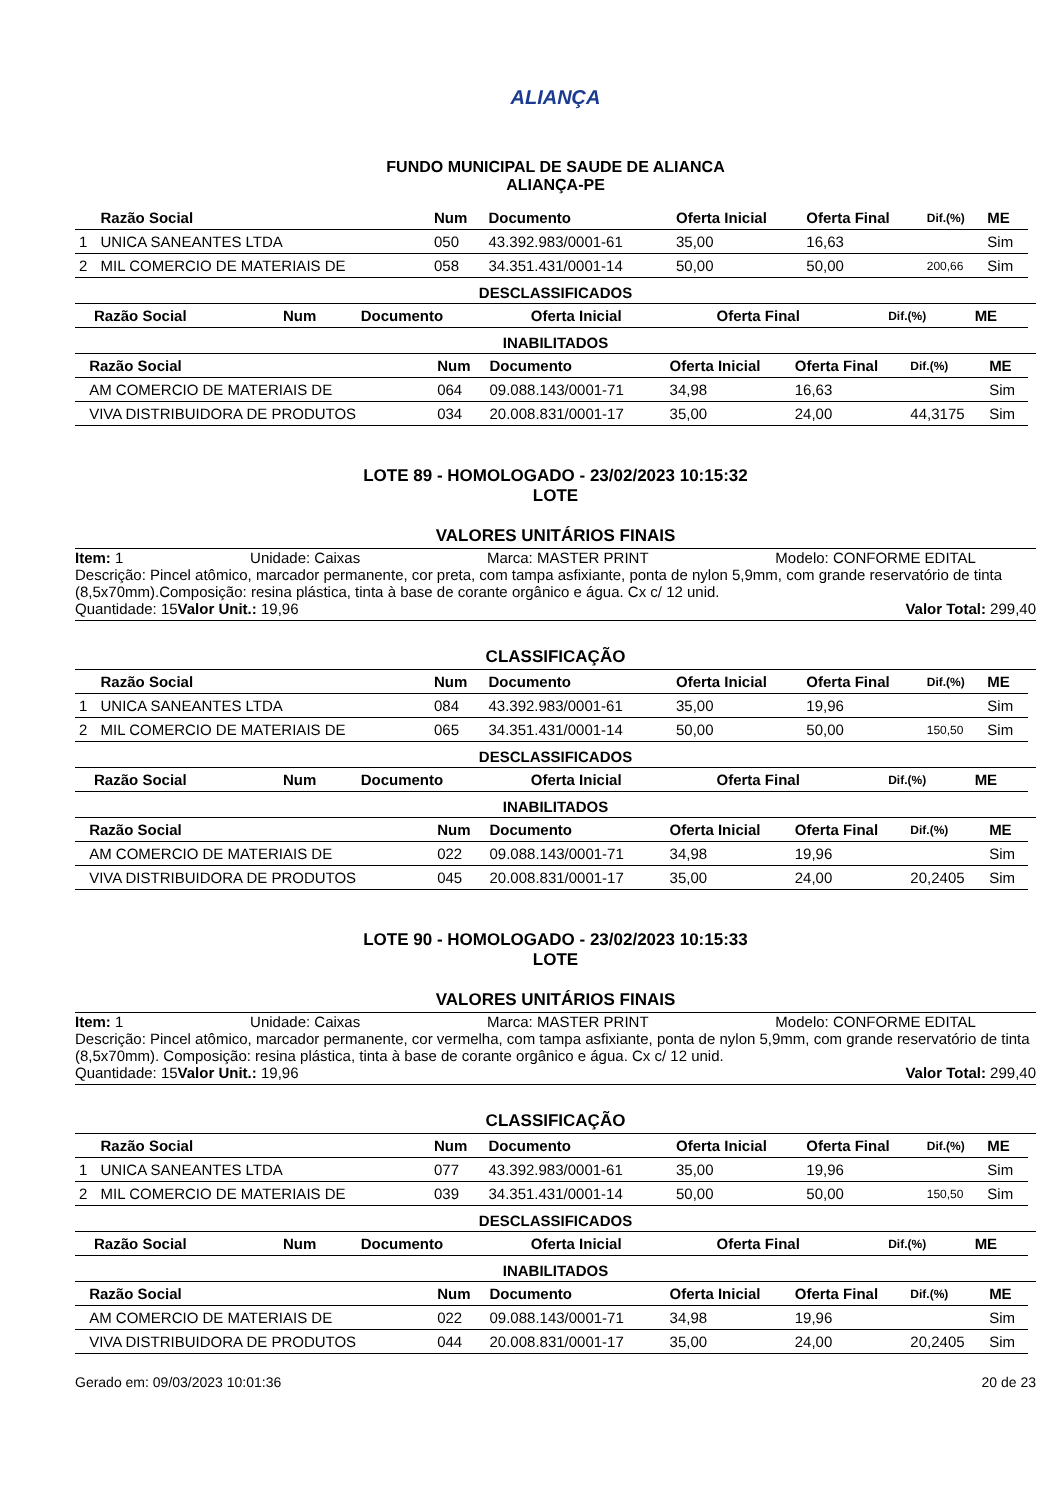ALIANÇA
FUNDO MUNICIPAL DE SAUDE DE ALIANCA
ALIANÇA-PE
| | Razão Social | Num | Documento | Oferta Inicial | Oferta Final | Dif.(%) | ME |
| --- | --- | --- | --- | --- | --- | --- | --- |
| 1 | UNICA SANEANTES LTDA | 050 | 43.392.983/0001-61 | 35,00 | 16,63 | | Sim |
| 2 | MIL COMERCIO DE MATERIAIS DE | 058 | 34.351.431/0001-14 | 50,00 | 50,00 | 200,66 | Sim |
DESCLASSIFICADOS
| | Razão Social | Num | Documento | Oferta Inicial | Oferta Final | Dif.(%) | ME |
| --- | --- | --- | --- | --- | --- | --- | --- |
INABILITADOS
| | Razão Social | Num | Documento | Oferta Inicial | Oferta Final | Dif.(%) | ME |
| --- | --- | --- | --- | --- | --- | --- | --- |
| | AM COMERCIO DE MATERIAIS DE | 064 | 09.088.143/0001-71 | 34,98 | 16,63 | | Sim |
| | VIVA DISTRIBUIDORA DE PRODUTOS | 034 | 20.008.831/0001-17 | 35,00 | 24,00 | 44,3175 | Sim |
LOTE 89 - HOMOLOGADO - 23/02/2023 10:15:32
LOTE
VALORES UNITÁRIOS FINAIS
Item: 1 Unidade: Caixas Marca: MASTER PRINT Modelo: CONFORME EDITAL
Descrição: Pincel atômico, marcador permanente, cor preta, com tampa asfixiante, ponta de nylon 5,9mm, com grande reservatório de tinta (8,5x70mm).Composição: resina plástica, tinta à base de corante orgânico e água. Cx c/ 12 unid.
Quantidade: 15 Valor Unit.: 19,96 Valor Total: 299,40
CLASSIFICAÇÃO
| | Razão Social | Num | Documento | Oferta Inicial | Oferta Final | Dif.(%) | ME |
| --- | --- | --- | --- | --- | --- | --- | --- |
| 1 | UNICA SANEANTES LTDA | 084 | 43.392.983/0001-61 | 35,00 | 19,96 | | Sim |
| 2 | MIL COMERCIO DE MATERIAIS DE | 065 | 34.351.431/0001-14 | 50,00 | 50,00 | 150,50 | Sim |
DESCLASSIFICADOS
| | Razão Social | Num | Documento | Oferta Inicial | Oferta Final | Dif.(%) | ME |
| --- | --- | --- | --- | --- | --- | --- | --- |
INABILITADOS
| | Razão Social | Num | Documento | Oferta Inicial | Oferta Final | Dif.(%) | ME |
| --- | --- | --- | --- | --- | --- | --- | --- |
| | AM COMERCIO DE MATERIAIS DE | 022 | 09.088.143/0001-71 | 34,98 | 19,96 | | Sim |
| | VIVA DISTRIBUIDORA DE PRODUTOS | 045 | 20.008.831/0001-17 | 35,00 | 24,00 | 20,2405 | Sim |
LOTE 90 - HOMOLOGADO - 23/02/2023 10:15:33
LOTE
VALORES UNITÁRIOS FINAIS
Item: 1 Unidade: Caixas Marca: MASTER PRINT Modelo: CONFORME EDITAL
Descrição: Pincel atômico, marcador permanente, cor vermelha, com tampa asfixiante, ponta de nylon 5,9mm, com grande reservatório de tinta (8,5x70mm). Composição: resina plástica, tinta à base de corante orgânico e água. Cx c/ 12 unid.
Quantidade: 15 Valor Unit.: 19,96 Valor Total: 299,40
CLASSIFICAÇÃO
| | Razão Social | Num | Documento | Oferta Inicial | Oferta Final | Dif.(%) | ME |
| --- | --- | --- | --- | --- | --- | --- | --- |
| 1 | UNICA SANEANTES LTDA | 077 | 43.392.983/0001-61 | 35,00 | 19,96 | | Sim |
| 2 | MIL COMERCIO DE MATERIAIS DE | 039 | 34.351.431/0001-14 | 50,00 | 50,00 | 150,50 | Sim |
DESCLASSIFICADOS
| | Razão Social | Num | Documento | Oferta Inicial | Oferta Final | Dif.(%) | ME |
| --- | --- | --- | --- | --- | --- | --- | --- |
INABILITADOS
| | Razão Social | Num | Documento | Oferta Inicial | Oferta Final | Dif.(%) | ME |
| --- | --- | --- | --- | --- | --- | --- | --- |
| | AM COMERCIO DE MATERIAIS DE | 022 | 09.088.143/0001-71 | 34,98 | 19,96 | | Sim |
| | VIVA DISTRIBUIDORA DE PRODUTOS | 044 | 20.008.831/0001-17 | 35,00 | 24,00 | 20,2405 | Sim |
Gerado em: 09/03/2023 10:01:36 20 de 23